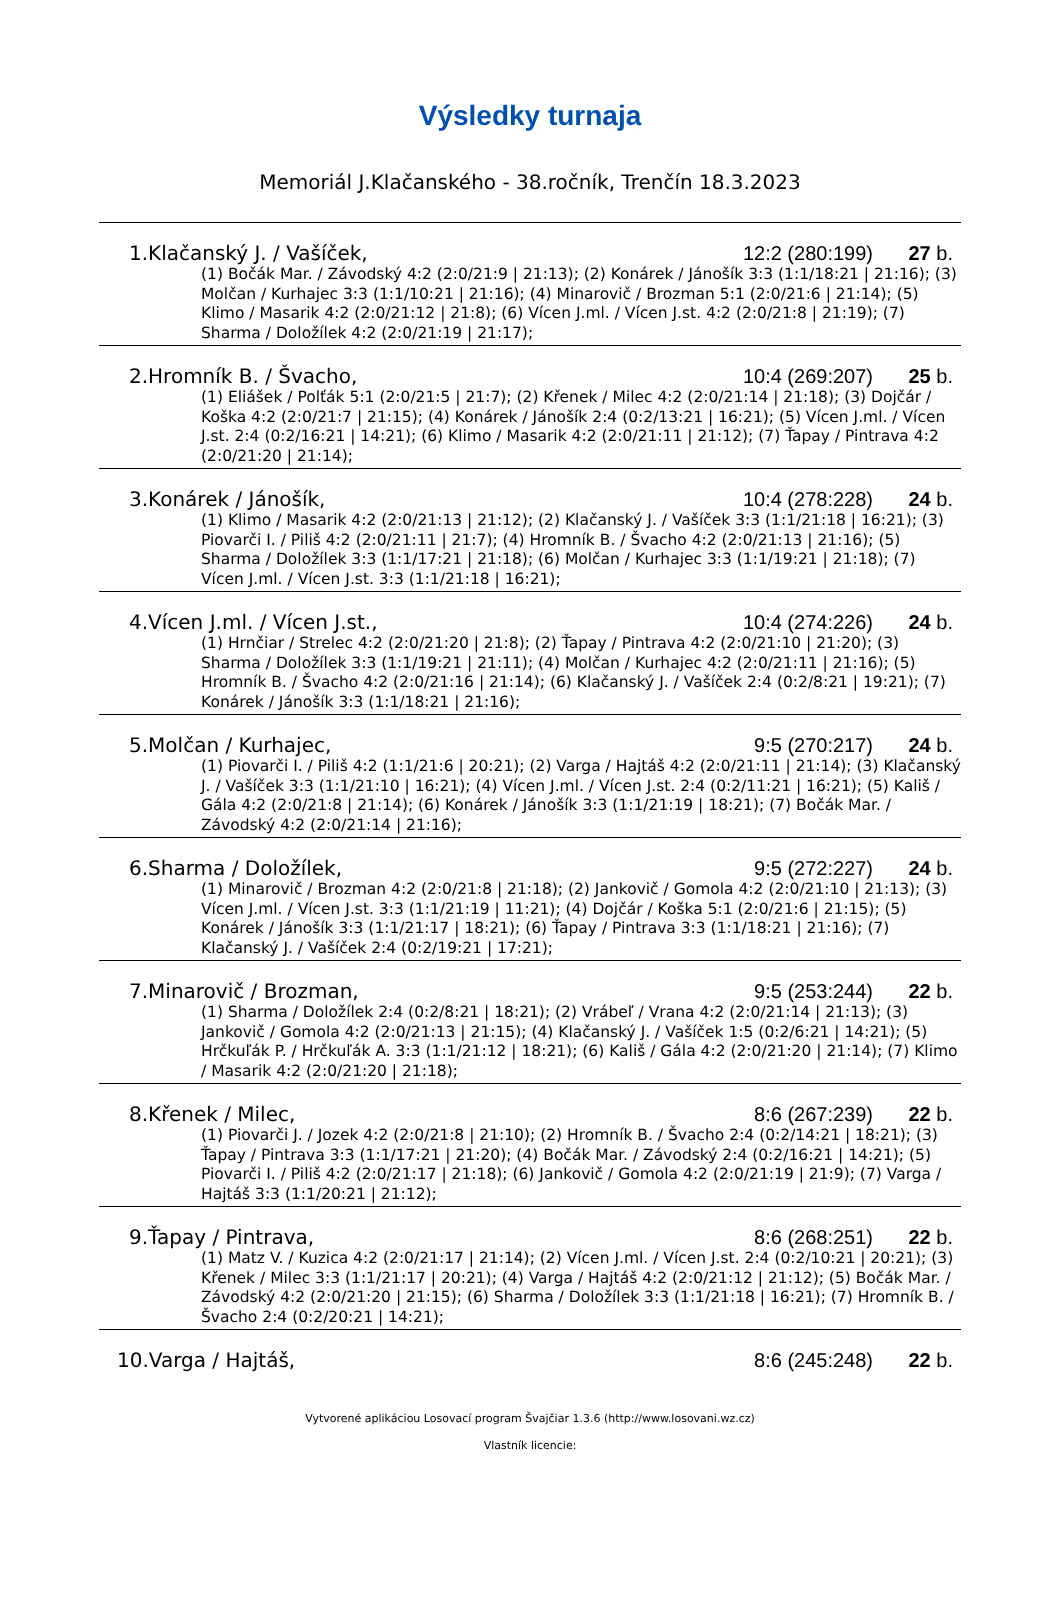Výsledky turnaja
Memoriál J.Klačanského - 38.ročník, Trenčín 18.3.2023
| 1.Klačanský J. / Vašíček, | 12:2 (280:199) | 27 b. |
| (1) Bočák Mar. / Závodský 4:2 (2:0/21:9 / 21:13); (2) Konárek / Jánošík 3:3 (1:1/18:21 / 21:16); (3) Molčan / Kurhajec 3:3 (1:1/10:21 / 21:16); (4) Minarovič / Brozman 5:1 (2:0/21:6 / 21:14); (5) Klimo / Masarik 4:2 (2:0/21:12 / 21:8); (6) Vícen J.ml. / Vícen J.st. 4:2 (2:0/21:8 / 21:19); (7) Sharma / Doložílek 4:2 (2:0/21:19 / 21:17); | | |
| 2.Hromník B. / Švacho, | 10:4 (269:207) | 25 b. |
| (1) Eliášek / Polťák 5:1 (2:0/21:5 / 21:7); (2) Křenek / Milec 4:2 (2:0/21:14 / 21:18); (3) Dojčár / Koška 4:2 (2:0/21:7 / 21:15); (4) Konárek / Jánošík 2:4 (0:2/13:21 / 16:21); (5) Vícen J.ml. / Vícen J.st. 2:4 (0:2/16:21 / 14:21); (6) Klimo / Masarik 4:2 (2:0/21:11 / 21:12); (7) Ťapay / Pintrava 4:2 (2:0/21:20 / 21:14); | | |
| 3.Konárek / Jánošík, | 10:4 (278:228) | 24 b. |
| (1) Klimo / Masarik 4:2 (2:0/21:13 / 21:12); (2) Klačanský J. / Vašíček 3:3 (1:1/21:18 / 16:21); (3) Piovarči I. / Piliš 4:2 (2:0/21:11 / 21:7); (4) Hromník B. / Švacho 4:2 (2:0/21:13 / 21:16); (5) Sharma / Doložílek 3:3 (1:1/17:21 / 21:18); (6) Molčan / Kurhajec 3:3 (1:1/19:21 / 21:18); (7) Vícen J.ml. / Vícen J.st. 3:3 (1:1/21:18 / 16:21); | | |
| 4.Vícen J.ml. / Vícen J.st., | 10:4 (274:226) | 24 b. |
| (1) Hrnčiar / Strelec 4:2 (2:0/21:20 / 21:8); (2) Ťapay / Pintrava 4:2 (2:0/21:10 / 21:20); (3) Sharma / Doložílek 3:3 (1:1/19:21 / 21:11); (4) Molčan / Kurhajec 4:2 (2:0/21:11 / 21:16); (5) Hromník B. / Švacho 4:2 (2:0/21:16 / 21:14); (6) Klačanský J. / Vašíček 2:4 (0:2/8:21 / 19:21); (7) Konárek / Jánošík 3:3 (1:1/18:21 / 21:16); | | |
| 5.Molčan / Kurhajec, | 9:5 (270:217) | 24 b. |
| (1) Piovarči I. / Piliš 4:2 (1:1/21:6 / 20:21); (2) Varga / Hajtáš 4:2 (2:0/21:11 / 21:14); (3) Klačanský J. / Vašíček 3:3 (1:1/21:10 / 16:21); (4) Vícen J.ml. / Vícen J.st. 2:4 (0:2/11:21 / 16:21); (5) Kališ / Gála 4:2 (2:0/21:8 / 21:14); (6) Konárek / Jánošík 3:3 (1:1/21:19 / 18:21); (7) Bočák Mar. / Závodský 4:2 (2:0/21:14 / 21:16); | | |
| 6.Sharma / Doložílek, | 9:5 (272:227) | 24 b. |
| (1) Minarovič / Brozman 4:2 (2:0/21:8 / 21:18); (2) Jankovič / Gomola 4:2 (2:0/21:10 / 21:13); (3) Vícen J.ml. / Vícen J.st. 3:3 (1:1/21:19 / 11:21); (4) Dojčár / Koška 5:1 (2:0/21:6 / 21:15); (5) Konárek / Jánošík 3:3 (1:1/21:17 / 18:21); (6) Ťapay / Pintrava 3:3 (1:1/18:21 / 21:16); (7) Klačanský J. / Vašíček 2:4 (0:2/19:21 / 17:21); | | |
| 7.Minarovič / Brozman, | 9:5 (253:244) | 22 b. |
| (1) Sharma / Doložílek 2:4 (0:2/8:21 / 18:21); (2) Vrábeľ / Vrana 4:2 (2:0/21:14 / 21:13); (3) Jankovič / Gomola 4:2 (2:0/21:13 / 21:15); (4) Klačanský J. / Vašíček 1:5 (0:2/6:21 / 14:21); (5) Hrčkuľák P. / Hrčkuľák A. 3:3 (1:1/21:12 / 18:21); (6) Kališ / Gála 4:2 (2:0/21:20 / 21:14); (7) Klimo / Masarik 4:2 (2:0/21:20 / 21:18); | | |
| 8.Křenek / Milec, | 8:6 (267:239) | 22 b. |
| (1) Piovarči J. / Jozek 4:2 (2:0/21:8 / 21:10); (2) Hromník B. / Švacho 2:4 (0:2/14:21 / 18:21); (3) Ťapay / Pintrava 3:3 (1:1/17:21 / 21:20); (4) Bočák Mar. / Závodský 2:4 (0:2/16:21 / 14:21); (5) Piovarči I. / Piliš 4:2 (2:0/21:17 / 21:18); (6) Jankovič / Gomola 4:2 (2:0/21:19 / 21:9); (7) Varga / Hajtáš 3:3 (1:1/20:21 / 21:12); | | |
| 9.Ťapay / Pintrava, | 8:6 (268:251) | 22 b. |
| (1) Matz V. / Kuzica 4:2 (2:0/21:17 / 21:14); (2) Vícen J.ml. / Vícen J.st. 2:4 (0:2/10:21 / 20:21); (3) Křenek / Milec 3:3 (1:1/21:17 / 20:21); (4) Varga / Hajtáš 4:2 (2:0/21:12 / 21:12); (5) Bočák Mar. / Závodský 4:2 (2:0/21:20 / 21:15); (6) Sharma / Doložílek 3:3 (1:1/21:18 / 16:21); (7) Hromník B. / Švacho 2:4 (0:2/20:21 / 14:21); | | |
| 10.Varga / Hajtáš, | 8:6 (245:248) | 22 b. |
Vytvorené aplikáciou Losovací program Švajčiar 1.3.6 (http://www.losovani.wz.cz)
Vlastník licencie: